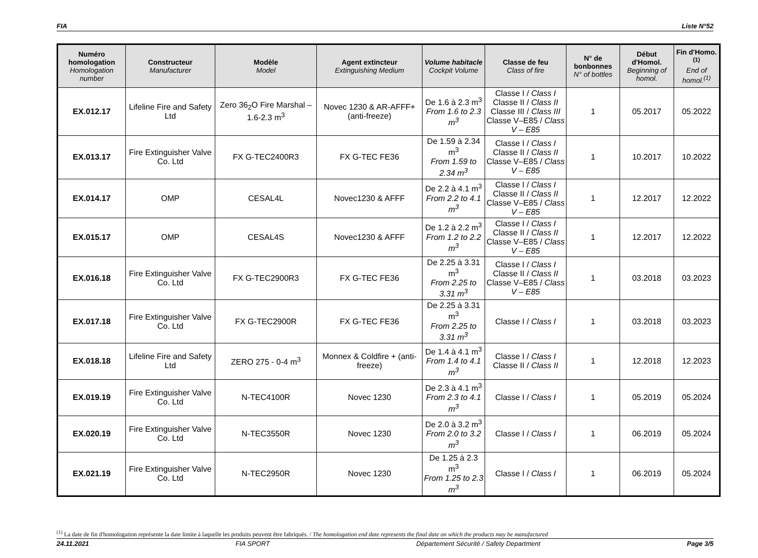FIA Liste N°52
| Numéro homologation Homologation number | Constructeur Manufacturer | Modèle Model | Agent extincteur Extinguishing Medium | Volume habitacle Cockpit Volume | Classe de feu Class of fire | N° de bonbonnes N° of bottles | Début d'Homol. Beginning of homol. | Fin d'Homo.<sup>(1)</sup> End of homol.<sup>(1)</sup> |
| --- | --- | --- | --- | --- | --- | --- | --- | --- |
| EX.012.17 | Lifeline Fire and Safety Ltd | Zero 36<sub>2</sub>O Fire Marshal –1.6-2.3 m<sup>3</sup> | Novec 1230 & AR-AFFF+ (anti-freeze) | De 1.6 à 2.3 m<sup>3</sup> From 1.6 to 2.3 m<sup>3</sup> | Classe I / Class I Classe II / Class II Classe III / Class III Classe V–E85 / Class V – E85 | 1 | 05.2017 | 05.2022 |
| EX.013.17 | Fire Extinguisher Valve Co. Ltd | FX G-TEC2400R3 | FX G-TEC FE36 | De 1.59 à 2.34 m<sup>3</sup> From 1.59 to 2.34 m<sup>3</sup> | Classe I / Class I Classe II / Class II Classe V–E85 / Class V – E85 | 1 | 10.2017 | 10.2022 |
| EX.014.17 | OMP | CESAL4L | Novec1230 & AFFF | De 2.2 à 4.1 m<sup>3</sup> From 2.2 to 4.1 m<sup>3</sup> | Classe I / Class I Classe II / Class II Classe V–E85 / Class V – E85 | 1 | 12.2017 | 12.2022 |
| EX.015.17 | OMP | CESAL4S | Novec1230 & AFFF | De 1.2 à 2.2 m<sup>3</sup> From 1.2 to 2.2 m<sup>3</sup> | Classe I / Class I Classe II / Class II Classe V–E85 / Class V – E85 | 1 | 12.2017 | 12.2022 |
| EX.016.18 | Fire Extinguisher Valve Co. Ltd | FX G-TEC2900R3 | FX G-TEC FE36 | De 2.25 à 3.31 m<sup>3</sup> From 2.25 to 3.31 m<sup>3</sup> | Classe I / Class I Classe II / Class II Classe V–E85 / Class V – E85 | 1 | 03.2018 | 03.2023 |
| EX.017.18 | Fire Extinguisher Valve Co. Ltd | FX G-TEC2900R | FX G-TEC FE36 | De 2.25 à 3.31 m<sup>3</sup> From 2.25 to 3.31 m<sup>3</sup> | Classe I / Class I | 1 | 03.2018 | 03.2023 |
| EX.018.18 | Lifeline Fire and Safety Ltd | ZERO 275 - 0-4 m<sup>3</sup> | Monnex & Coldfire + (anti-freeze) | De 1.4 à 4.1 m<sup>3</sup> From 1.4 to 4.1 m<sup>3</sup> | Classe I / Class I Classe II / Class II | 1 | 12.2018 | 12.2023 |
| EX.019.19 | Fire Extinguisher Valve Co. Ltd | N-TEC4100R | Novec 1230 | De 2.3 à 4.1 m<sup>3</sup> From 2.3 to 4.1 m<sup>3</sup> | Classe I / Class I | 1 | 05.2019 | 05.2024 |
| EX.020.19 | Fire Extinguisher Valve Co. Ltd | N-TEC3550R | Novec 1230 | De 2.0 à 3.2 m<sup>3</sup> From 2.0 to 3.2 m<sup>3</sup> | Classe I / Class I | 1 | 06.2019 | 05.2024 |
| EX.021.19 | Fire Extinguisher Valve Co. Ltd | N-TEC2950R | Novec 1230 | De 1.25 à 2.3 m<sup>3</sup> From 1.25 to 2.3 m<sup>3</sup> | Classe I / Class I | 1 | 06.2019 | 05.2024 |
<sup>(1)</sup> La date de fin d'homologation représente la date limite à laquelle les produits peuvent être fabriqués. / The homologation end date represents the final date on which the products may be manufactured
24.11.2021 FIA SPORT Département Sécurité / Safety Department Page 3/5